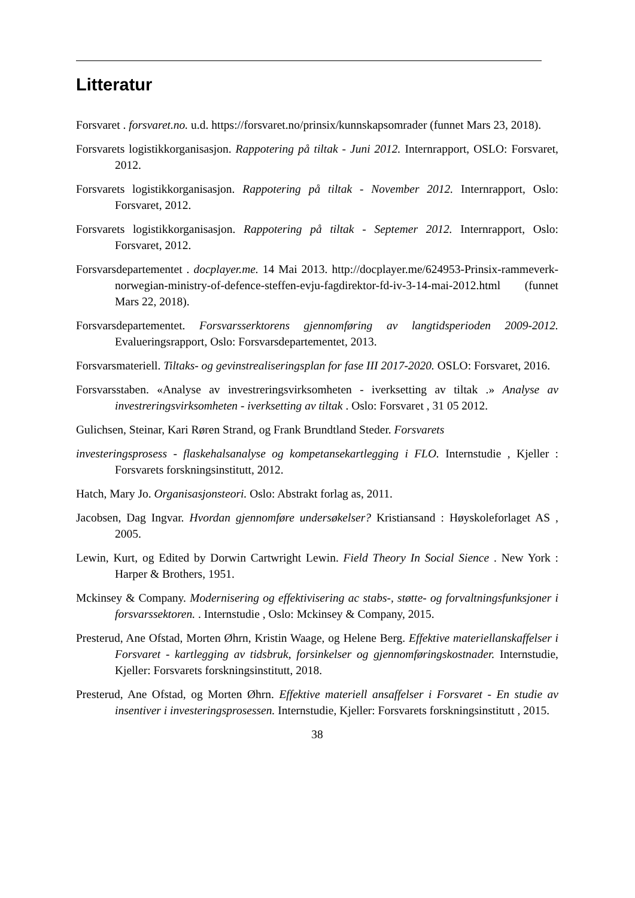Litteratur
Forsvaret . forsvaret.no. u.d. https://forsvaret.no/prinsix/kunnskapsomrader (funnet Mars 23, 2018).
Forsvarets logistikkorganisasjon. Rappotering på tiltak - Juni 2012. Internrapport, OSLO: Forsvaret, 2012.
Forsvarets logistikkorganisasjon. Rappotering på tiltak - November 2012. Internrapport, Oslo: Forsvaret, 2012.
Forsvarets logistikkorganisasjon. Rappotering på tiltak - Septemer 2012. Internrapport, Oslo: Forsvaret, 2012.
Forsvarsdepartementet . docplayer.me. 14 Mai 2013. http://docplayer.me/624953-Prinsix-rammeverk-norwegian-ministry-of-defence-steffen-evju-fagdirektor-fd-iv-3-14-mai-2012.html (funnet Mars 22, 2018).
Forsvarsdepartementet. Forsvarsserktorens gjennomføring av langtidsperioden 2009-2012. Evalueringsrapport, Oslo: Forsvarsdepartementet, 2013.
Forsvarsmateriell. Tiltaks- og gevinstrealiseringsplan for fase III 2017-2020. OSLO: Forsvaret, 2016.
Forsvarsstaben. «Analyse av investreringsvirksomheten - iverksetting av tiltak .» Analyse av investreringsvirksomheten - iverksetting av tiltak . Oslo: Forsvaret , 31 05 2012.
Gulichsen, Steinar, Kari Røren Strand, og Frank Brundtland Steder. Forsvarets
investeringsprosess - flaskehalsanalyse og kompetansekartlegging i FLO. Internstudie , Kjeller : Forsvarets forskningsinstitutt, 2012.
Hatch, Mary Jo. Organisasjonsteori. Oslo: Abstrakt forlag as, 2011.
Jacobsen, Dag Ingvar. Hvordan gjennomføre undersøkelser? Kristiansand : Høyskoleforlaget AS , 2005.
Lewin, Kurt, og Edited by Dorwin Cartwright Lewin. Field Theory In Social Sience . New York : Harper & Brothers, 1951.
Mckinsey & Company. Modernisering og effektivisering ac stabs-, støtte- og forvaltningsfunksjoner i forsvarssektoren. . Internstudie , Oslo: Mckinsey & Company, 2015.
Presterud, Ane Ofstad, Morten Øhrn, Kristin Waage, og Helene Berg. Effektive materiellanskaffelser i Forsvaret - kartlegging av tidsbruk, forsinkelser og gjennomføringskostnader. Internstudie, Kjeller: Forsvarets forskningsinstitutt, 2018.
Presterud, Ane Ofstad, og Morten Øhrn. Effektive materiell ansaffelser i Forsvaret - En studie av insentiver i investeringsprosessen. Internstudie, Kjeller: Forsvarets forskningsinstitutt , 2015.
38